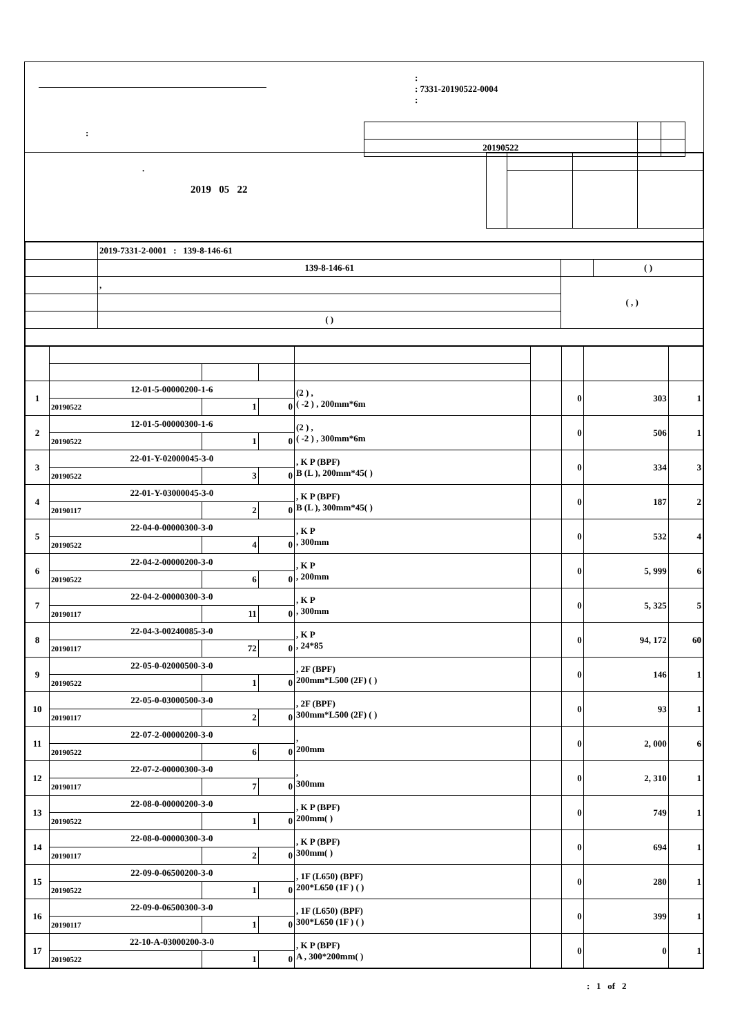:
:
: 7331-20190522-0004
:
| 20190522 | | |
.
2019 05 22
| | 2019-7331-2-0001 : 139-8-146-61 | | |
| | 139-8-146-61 | | ( ) |
| | , | ( , ) | |
| | ( ) | | |
| 1 | 12-01-5-00000200-1-6 | | | (2 ) , ( -2 ) , 200mm*6m | | 0 | 303 | 1 |
| | 20190522 | 1 | 0 | | | | | |
| 2 | 12-01-5-00000300-1-6 | | | (2 ) , ( -2 ) , 300mm*6m | | 0 | 506 | 1 |
| | 20190522 | 1 | 0 | | | | | |
| 3 | 22-01-Y-02000045-3-0 | | | , K P (BPF) B (L ), 200mm*45( ) | | 0 | 334 | 3 |
| | 20190522 | 3 | 0 | | | | | |
| 4 | 22-01-Y-03000045-3-0 | | | , K P (BPF) B (L ), 300mm*45( ) | | 0 | 187 | 2 |
| | 20190117 | 2 | 0 | | | | | |
| 5 | 22-04-0-00000300-3-0 | | | , K P , 300mm | | 0 | 532 | 4 |
| | 20190522 | 4 | 0 | | | | | |
| 6 | 22-04-2-00000200-3-0 | | | , K P , 200mm | | 0 | 5, 999 | 6 |
| | 20190522 | 6 | 0 | | | | | |
| 7 | 22-04-2-00000300-3-0 | | | , K P , 300mm | | 0 | 5, 325 | 5 |
| | 20190117 | 11 | 0 | | | | | |
| 8 | 22-04-3-00240085-3-0 | | | , K P , 24*85 | | 0 | 94, 172 | 60 |
| | 20190117 | 72 | 0 | | | | | |
| 9 | 22-05-0-02000500-3-0 | | | , 2F (BPF) 200mm*L500 (2F) ( ) | | 0 | 146 | 1 |
| | 20190522 | 1 | 0 | | | | | |
| 10 | 22-05-0-03000500-3-0 | | | , 2F (BPF) 300mm*L500 (2F) ( ) | | 0 | 93 | 1 |
| | 20190117 | 2 | 0 | | | | | |
| 11 | 22-07-2-00000200-3-0 | | | , 200mm | | 0 | 2, 000 | 6 |
| | 20190522 | 6 | 0 | | | | | |
| 12 | 22-07-2-00000300-3-0 | | | , 300mm | | 0 | 2, 310 | 1 |
| | 20190117 | 7 | 0 | | | | | |
| 13 | 22-08-0-00000200-3-0 | | | , K P (BPF) 200mm( ) | | 0 | 749 | 1 |
| | 20190522 | 1 | 0 | | | | | |
| 14 | 22-08-0-00000300-3-0 | | | , K P (BPF) 300mm( ) | | 0 | 694 | 1 |
| | 20190117 | 2 | 0 | | | | | |
| 15 | 22-09-0-06500200-3-0 | | | , 1F (L650) (BPF) 200*L650 (1F ) ( ) | | 0 | 280 | 1 |
| | 20190522 | 1 | 0 | | | | | |
| 16 | 22-09-0-06500300-3-0 | | | , 1F (L650) (BPF) 300*L650 (1F ) ( ) | | 0 | 399 | 1 |
| | 20190117 | 1 | 0 | | | | | |
| 17 | 22-10-A-03000200-3-0 | | | , K P (BPF) A , 300*200mm( ) | | 0 | 0 | 1 |
| | 20190522 | 1 | 0 | | | | | |
: 1 of 2